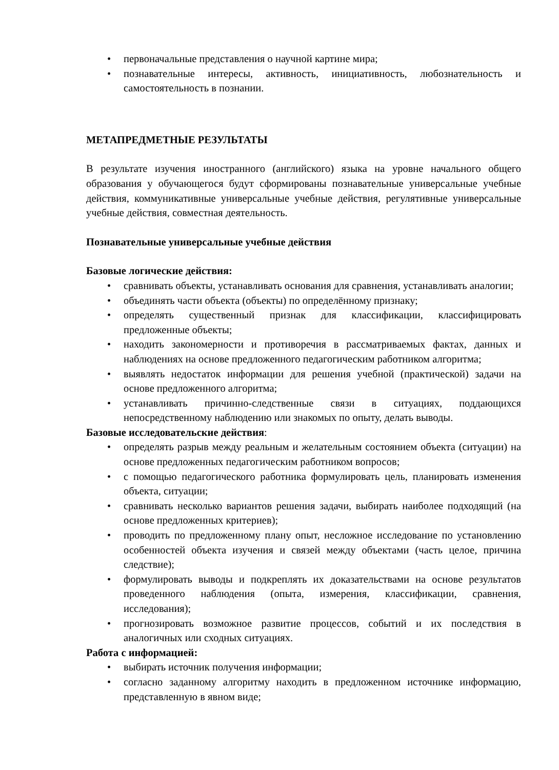• первоначальные представления о научной картине мира;
• познавательные интересы, активность, инициативность, любознательность и самостоятельность в познании.
МЕТАПРЕДМЕТНЫЕ РЕЗУЛЬТАТЫ
В результате изучения иностранного (английского) языка на уровне начального общего образования у обучающегося будут сформированы познавательные универсальные учебные действия, коммуникативные универсальные учебные действия, регулятивные универсальные учебные действия, совместная деятельность.
Познавательные универсальные учебные действия
Базовые логические действия:
• сравнивать объекты, устанавливать основания для сравнения, устанавливать аналогии;
• объединять части объекта (объекты) по определённому признаку;
• определять существенный признак для классификации, классифицировать предложенные объекты;
• находить закономерности и противоречия в рассматриваемых фактах, данных и наблюдениях на основе предложенного педагогическим работником алгоритма;
• выявлять недостаток информации для решения учебной (практической) задачи на основе предложенного алгоритма;
• устанавливать причинно-следственные связи в ситуациях, поддающихся непосредственному наблюдению или знакомых по опыту, делать выводы.
Базовые исследовательские действия:
• определять разрыв между реальным и желательным состоянием объекта (ситуации) на основе предложенных педагогическим работником вопросов;
• с помощью педагогического работника формулировать цель, планировать изменения объекта, ситуации;
• сравнивать несколько вариантов решения задачи, выбирать наиболее подходящий (на основе предложенных критериев);
• проводить по предложенному плану опыт, несложное исследование по установлению особенностей объекта изучения и связей между объектами (часть целое, причина следствие);
• формулировать выводы и подкреплять их доказательствами на основе результатов проведенного наблюдения (опыта, измерения, классификации, сравнения, исследования);
• прогнозировать возможное развитие процессов, событий и их последствия в аналогичных или сходных ситуациях.
Работа с информацией:
• выбирать источник получения информации;
• согласно заданному алгоритму находить в предложенном источнике информацию, представленную в явном виде;